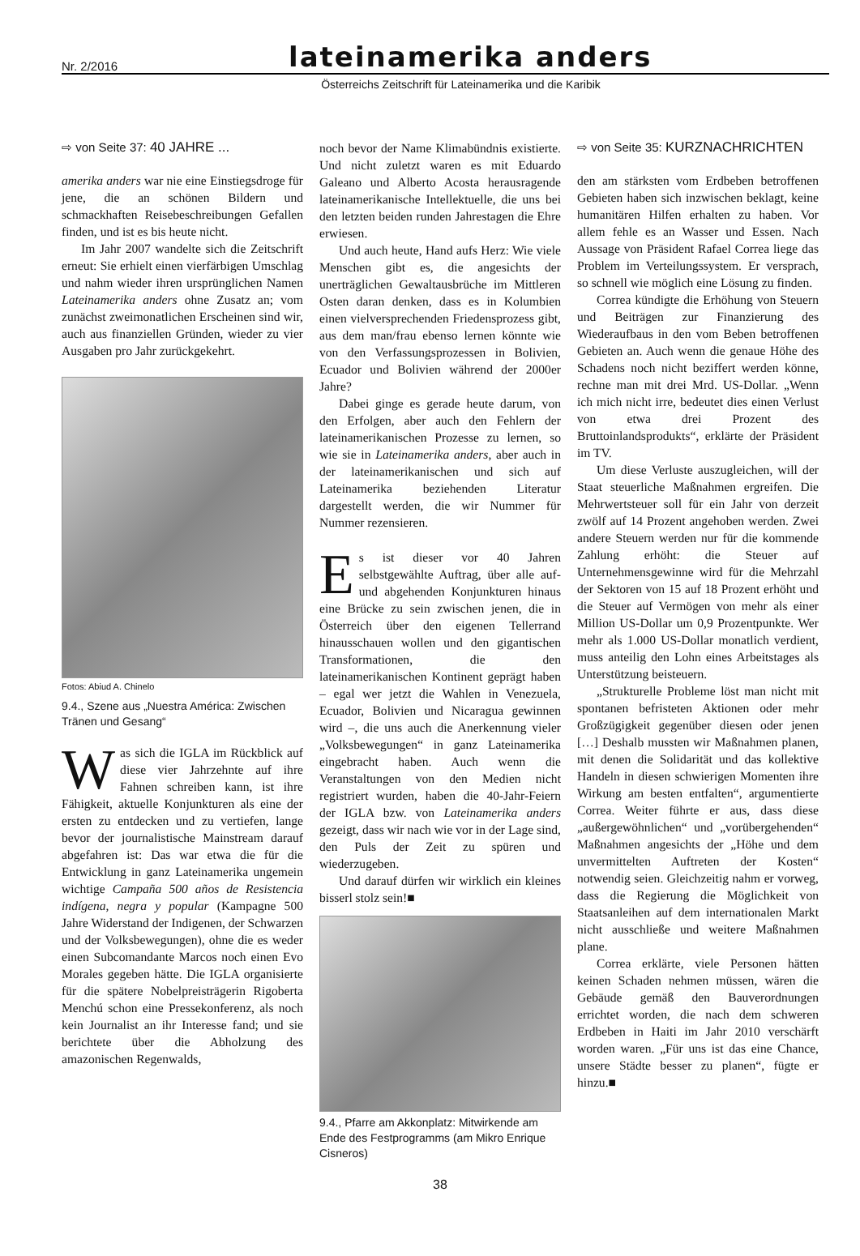Nr. 2/2016
lateinamerika anders
Österreichs Zeitschrift für Lateinamerika und die Karibik
⇨ von Seite 37: 40 JAHRE ...
amerika anders war nie eine Einstiegsdroge für jene, die an schönen Bildern und schmackhaften Reisebeschreibungen Gefallen finden, und ist es bis heute nicht.
Im Jahr 2007 wandelte sich die Zeitschrift erneut: Sie erhielt einen vierfärbigen Umschlag und nahm wieder ihren ursprünglichen Namen Lateinamerika anders ohne Zusatz an; vom zunächst zweimonatlichen Erscheinen sind wir, auch aus finanziellen Gründen, wieder zu vier Ausgaben pro Jahr zurückgekehrt.
Fotos: Abiud A. Chinelo
9.4., Szene aus „Nuestra América: Zwischen Tränen und Gesang“
Was sich die IGLA im Rückblick auf diese vier Jahrzehnte auf ihre Fahnen schreiben kann, ist ihre Fähigkeit, aktuelle Konjunkturen als eine der ersten zu entdecken und zu vertiefen, lange bevor der journalistische Mainstream darauf abgefahren ist: Das war etwa die für die Entwicklung in ganz Lateinamerika ungemein wichtige Campaña 500 años de Resistencia indígena, negra y popular (Kampagne 500 Jahre Widerstand der Indigenen, der Schwarzen und der Volksbewegungen), ohne die es weder einen Subcomandante Marcos noch einen Evo Morales gegeben hätte. Die IGLA organisierte für die spätere Nobelpreisträgerin Rigoberta Menchú schon eine Pressekonferenz, als noch kein Journalist an ihr Interesse fand; und sie berichtete über die Abholzung des amazonischen Regenwalds,
noch bevor der Name Klimabündnis existierte. Und nicht zuletzt waren es mit Eduardo Galeano und Alberto Acosta herausragende lateinamerikanische Intellektuelle, die uns bei den letzten beiden runden Jahrestagen die Ehre erwiesen.
Und auch heute, Hand aufs Herz: Wie viele Menschen gibt es, die angesichts der unerträglichen Gewaltausbrüche im Mittleren Osten daran denken, dass es in Kolumbien einen vielversprechenden Friedensprozess gibt, aus dem man/frau ebenso lernen könnte wie von den Verfassungsprozessen in Bolivien, Ecuador und Bolivien während der 2000er Jahre?
Dabei ginge es gerade heute darum, von den Erfolgen, aber auch den Fehlern der lateinamerikanischen Prozesse zu lernen, so wie sie in Lateinamerika anders, aber auch in der lateinamerikanischen und sich auf Lateinamerika beziehenden Literatur dargestellt werden, die wir Nummer für Nummer rezensieren.
Es ist dieser vor 40 Jahren selbstgewählte Auftrag, über alle auf- und abgehenden Konjunkturen hinaus eine Brücke zu sein zwischen jenen, die in Österreich über den eigenen Tellerrand hinausschauen wollen und den gigantischen Transformationen, die den lateinamerikanischen Kontinent geprägt haben – egal wer jetzt die Wahlen in Venezuela, Ecuador, Bolivien und Nicaragua gewinnen wird –, die uns auch die Anerkennung vieler „Volksbewegungen“ in ganz Lateinamerika eingebracht haben. Auch wenn die Veranstaltungen von den Medien nicht registriert wurden, haben die 40-Jahr-Feiern der IGLA bzw. von Lateinamerika anders gezeigt, dass wir nach wie vor in der Lage sind, den Puls der Zeit zu spüren und wiederzugeben.
Und darauf dürfen wir wirklich ein kleines bisserl stolz sein!■
9.4., Pfarre am Akkonplatz: Mitwirkende am Ende des Festprogramms (am Mikro Enrique Cisneros)
38
⇨ von Seite 35: KURZNACHRICHTEN
den am stärksten vom Erdbeben betroffenen Gebieten haben sich inzwischen beklagt, keine humanitären Hilfen erhalten zu haben. Vor allem fehle es an Wasser und Essen. Nach Aussage von Präsident Rafael Correa liege das Problem im Verteilungssystem. Er versprach, so schnell wie möglich eine Lösung zu finden.
Correa kündigte die Erhöhung von Steuern und Beiträgen zur Finanzierung des Wiederaufbaus in den vom Beben betroffenen Gebieten an. Auch wenn die genaue Höhe des Schadens noch nicht beziffert werden könne, rechne man mit drei Mrd. US-Dollar. „Wenn ich mich nicht irre, bedeutet dies einen Verlust von etwa drei Prozent des Bruttoinlandsprodukts“, erklärte der Präsident im TV.
Um diese Verluste auszugleichen, will der Staat steuerliche Maßnahmen ergreifen. Die Mehrwertsteuer soll für ein Jahr von derzeit zwölf auf 14 Prozent angehoben werden. Zwei andere Steuern werden nur für die kommende Zahlung erhöht: die Steuer auf Unternehmensgewinne wird für die Mehrzahl der Sektoren von 15 auf 18 Prozent erhöht und die Steuer auf Vermögen von mehr als einer Million US-Dollar um 0,9 Prozentpunkte. Wer mehr als 1.000 US-Dollar monatlich verdient, muss anteilig den Lohn eines Arbeitstages als Unterstützung beisteuern.
„Strukturelle Probleme löst man nicht mit spontanen befristeten Aktionen oder mehr Großzügigkeit gegenüber diesen oder jenen […] Deshalb mussten wir Maßnahmen planen, mit denen die Solidarität und das kollektive Handeln in diesen schwierigen Momenten ihre Wirkung am besten entfalten“, argumentierte Correa. Weiter führte er aus, dass diese „außergewöhnlichen“ und „vorübergehenden“ Maßnahmen angesichts der „Höhe und dem unvermittelten Auftreten der Kosten“ notwendig seien. Gleichzeitig nahm er vorweg, dass die Regierung die Möglichkeit von Staatsanleihen auf dem internationalen Markt nicht ausschließe und weitere Maßnahmen plane.
Correa erklärte, viele Personen hätten keinen Schaden nehmen müssen, wären die Gebäude gemäß den Bauverordnungen errichtet worden, die nach dem schweren Erdbeben in Haiti im Jahr 2010 verschärft worden waren. „Für uns ist das eine Chance, unsere Städte besser zu planen“, fügte er hinzu.■